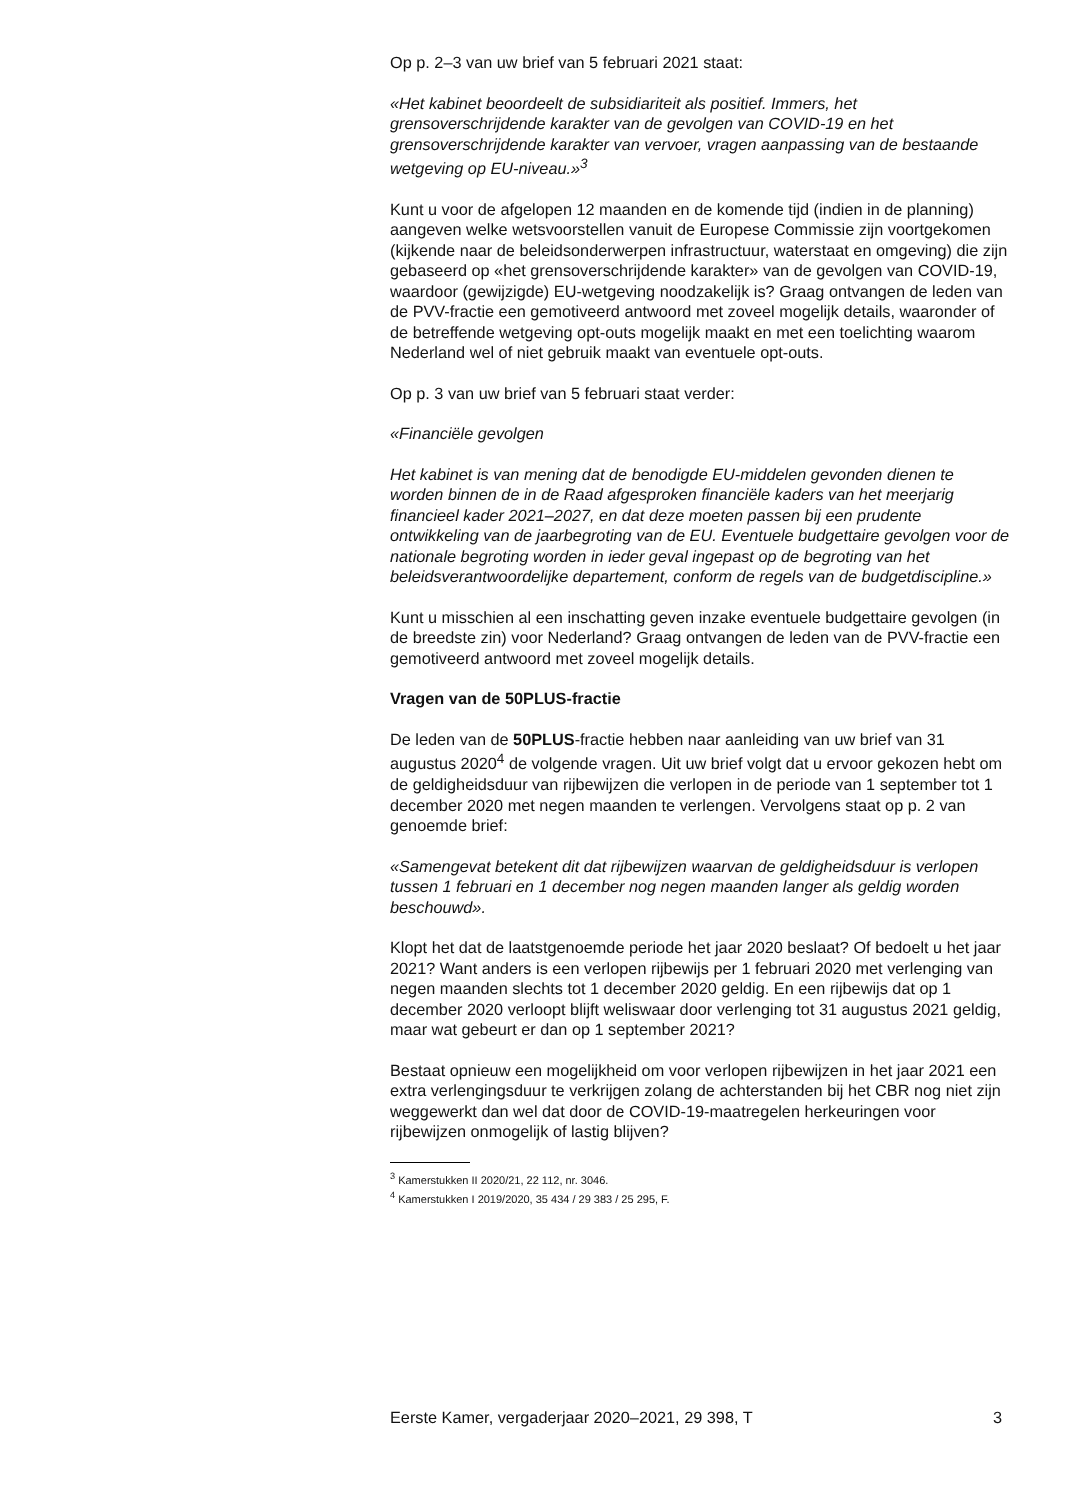Op p. 2–3 van uw brief van 5 februari 2021 staat:
«Het kabinet beoordeelt de subsidiariteit als positief. Immers, het grensoverschrijdende karakter van de gevolgen van COVID-19 en het grensoverschrijdende karakter van vervoer, vragen aanpassing van de bestaande wetgeving op EU-niveau.»<sup>3</sup>
Kunt u voor de afgelopen 12 maanden en de komende tijd (indien in de planning) aangeven welke wetsvoorstellen vanuit de Europese Commissie zijn voortgekomen (kijkende naar de beleidsonderwerpen infrastructuur, waterstaat en omgeving) die zijn gebaseerd op «het grensoverschrijdende karakter» van de gevolgen van COVID-19, waardoor (gewijzigde) EU-wetgeving noodzakelijk is? Graag ontvangen de leden van de PVV-fractie een gemotiveerd antwoord met zoveel mogelijk details, waaronder of de betreffende wetgeving opt-outs mogelijk maakt en met een toelichting waarom Nederland wel of niet gebruik maakt van eventuele opt-outs.
Op p. 3 van uw brief van 5 februari staat verder:
«Financiële gevolgen
Het kabinet is van mening dat de benodigde EU-middelen gevonden dienen te worden binnen de in de Raad afgesproken financiële kaders van het meerjarig financieel kader 2021–2027, en dat deze moeten passen bij een prudente ontwikkeling van de jaarbegroting van de EU. Eventuele budgettaire gevolgen voor de nationale begroting worden in ieder geval ingepast op de begroting van het beleidsverantwoordelijke departement, conform de regels van de budgetdiscipline.»
Kunt u misschien al een inschatting geven inzake eventuele budgettaire gevolgen (in de breedste zin) voor Nederland? Graag ontvangen de leden van de PVV-fractie een gemotiveerd antwoord met zoveel mogelijk details.
Vragen van de 50PLUS-fractie
De leden van de 50PLUS-fractie hebben naar aanleiding van uw brief van 31 augustus 2020<sup>4</sup> de volgende vragen. Uit uw brief volgt dat u ervoor gekozen hebt om de geldigheidsduur van rijbewijzen die verlopen in de periode van 1 september tot 1 december 2020 met negen maanden te verlengen. Vervolgens staat op p. 2 van genoemde brief:
«Samengevat betekent dit dat rijbewijzen waarvan de geldigheidsduur is verlopen tussen 1 februari en 1 december nog negen maanden langer als geldig worden beschouwd».
Klopt het dat de laatstgenoemde periode het jaar 2020 beslaat? Of bedoelt u het jaar 2021? Want anders is een verlopen rijbewijs per 1 februari 2020 met verlenging van negen maanden slechts tot 1 december 2020 geldig. En een rijbewijs dat op 1 december 2020 verloopt blijft weliswaar door verlenging tot 31 augustus 2021 geldig, maar wat gebeurt er dan op 1 september 2021?
Bestaat opnieuw een mogelijkheid om voor verlopen rijbewijzen in het jaar 2021 een extra verlengingsduur te verkrijgen zolang de achterstanden bij het CBR nog niet zijn weggewerkt dan wel dat door de COVID-19-maatregelen herkeuringen voor rijbewijzen onmogelijk of lastig blijven?
<sup>3</sup> Kamerstukken II 2020/21, 22 112, nr. 3046.
<sup>4</sup> Kamerstukken I 2019/2020, 35 434 / 29 383 / 25 295, F.
Eerste Kamer, vergaderjaar 2020–2021, 29 398, T 3